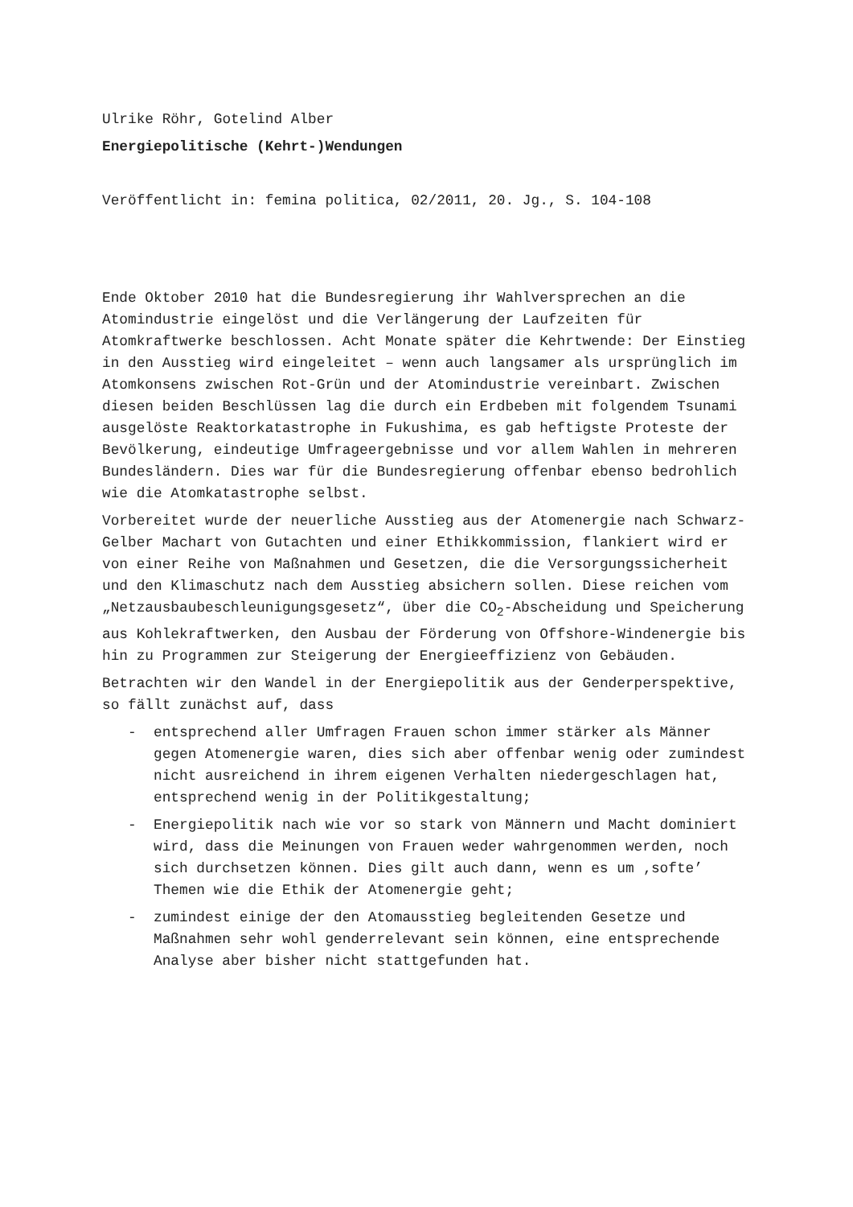Ulrike Röhr, Gotelind Alber
Energiepolitische (Kehrt-)Wendungen
Veröffentlicht in: femina politica, 02/2011, 20. Jg., S. 104-108
Ende Oktober 2010 hat die Bundesregierung ihr Wahlversprechen an die Atomindustrie eingelöst und die Verlängerung der Laufzeiten für Atomkraftwerke beschlossen. Acht Monate später die Kehrtwende: Der Einstieg in den Ausstieg wird eingeleitet – wenn auch langsamer als ursprünglich im Atomkonsens zwischen Rot-Grün und der Atomindustrie vereinbart. Zwischen diesen beiden Beschlüssen lag die durch ein Erdbeben mit folgendem Tsunami ausgelöste Reaktorkatastrophe in Fukushima, es gab heftigste Proteste der Bevölkerung, eindeutige Umfrageergebnisse und vor allem Wahlen in mehreren Bundesländern. Dies war für die Bundesregierung offenbar ebenso bedrohlich wie die Atomkatastrophe selbst.
Vorbereitet wurde der neuerliche Ausstieg aus der Atomenergie nach Schwarz-Gelber Machart von Gutachten und einer Ethikkommission, flankiert wird er von einer Reihe von Maßnahmen und Gesetzen, die die Versorgungssicherheit und den Klimaschutz nach dem Ausstieg absichern sollen. Diese reichen vom „Netzausbaubeschleunigungsgesetz“, über die CO<sub>2</sub>-Abscheidung und Speicherung aus Kohlekraftwerken, den Ausbau der Förderung von Offshore-Windenergie bis hin zu Programmen zur Steigerung der Energieeffizienz von Gebäuden.
Betrachten wir den Wandel in der Energiepolitik aus der Genderperspektive, so fällt zunächst auf, dass
- entsprechend aller Umfragen Frauen schon immer stärker als Männer gegen Atomenergie waren, dies sich aber offenbar wenig oder zumindest nicht ausreichend in ihrem eigenen Verhalten niedergeschlagen hat, entsprechend wenig in der Politikgestaltung;
- Energiepolitik nach wie vor so stark von Männern und Macht dominiert wird, dass die Meinungen von Frauen weder wahrgenommen werden, noch sich durchsetzen können. Dies gilt auch dann, wenn es um ‚softe’ Themen wie die Ethik der Atomenergie geht;
- zumindest einige der den Atomausstieg begleitenden Gesetze und Maßnahmen sehr wohl genderrelevant sein können, eine entsprechende Analyse aber bisher nicht stattgefunden hat.